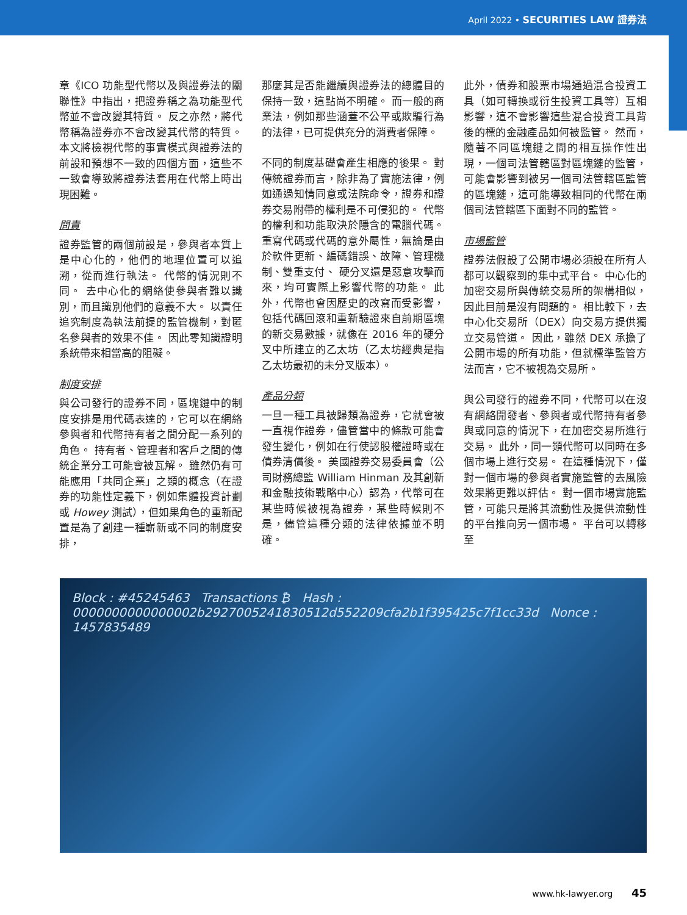April 2022 • SECURITIES LAW 證券法
章《ICO 功能型代幣以及與證券法的關聯性》中指出，把證券稱之為功能型代幣並不會改變其特質。 反之亦然，將代幣稱為證券亦不會改變其代幣的特質。 本文將檢視代幣的事實模式與證券法的前設和預想不一致的四個方面，這些不一致會導致將證券法套用在代幣上時出現困難。
問責
證券監管的兩個前設是，參與者本質上是中心化的，他們的地理位置可以追溯，從而進行執法。 代幣的情況則不同。 去中心化的網絡使參與者難以識別，而且識別他們的意義不大。 以責任追究制度為執法前提的監管機制，對匿名參與者的效果不佳。 因此零知識證明系統帶來相當高的阻礙。
制度安排
與公司發行的證券不同，區塊鏈中的制度安排是用代碼表達的，它可以在網絡參與者和代幣持有者之間分配一系列的角色。 持有者、管理者和客戶之間的傳統企業分工可能會被瓦解。 雖然仍有可能應用「共同企業」之類的概念（在證券的功能性定義下，例如集體投資計劃或 Howey 測試），但如果角色的重新配置是為了創建一種嶄新或不同的制度安排，
那麼其是否能繼續與證券法的總體目的保持一致，這點尚不明確。 而一般的商業法，例如那些涵蓋不公平或欺騙行為的法律，已可提供充分的消費者保障。
不同的制度基礎會產生相應的後果。 對傳統證券而言，除非為了實施法律，例如通過知情同意或法院命令，證券和證券交易附帶的權利是不可侵犯的。 代幣的權利和功能取決於隱含的電腦代碼。 重寫代碼或代碼的意外屬性，無論是由於軟件更新、編碼錯誤、故障、管理機制、雙重支付、 硬分叉還是惡意攻擊而來，均可實際上影響代幣的功能。 此外，代幣也會因歷史的改寫而受影響，包括代碼回滾和重新驗證來自前期區塊的新交易數據，就像在 2016 年的硬分叉中所建立的乙太坊（乙太坊經典是指乙太坊最初的未分叉版本）。
產品分類
一旦一種工具被歸類為證券，它就會被一直視作證券，儘管當中的條款可能會發生變化，例如在行使認股權證時或在債券清償後。 美國證券交易委員會（公司財務總監 William Hinman 及其創新和金融技術戰略中心）認為，代幣可在某些時候被視為證券，某些時候則不是，儘管這種分類的法律依據並不明確。
此外，債券和股票市場通過混合投資工具（如可轉換或衍生投資工具等）互相影響，這不會影響這些混合投資工具背後的標的金融產品如何被監管。 然而，隨著不同區塊鏈之間的相互操作性出現，一個司法管轄區對區塊鏈的監管，可能會影響到被另一個司法管轄區監管的區塊鏈，這可能導致相同的代幣在兩個司法管轄區下面對不同的監管。
市場監管
證券法假設了公開市場必須設在所有人都可以觀察到的集中式平台。 中心化的加密交易所與傳統交易所的架構相似，因此目前是沒有問題的。 相比較下，去中心化交易所（DEX）向交易方提供獨立交易管道。 因此，雖然 DEX 承擔了公開市場的所有功能，但就標準監管方法而言，它不被視為交易所。
與公司發行的證券不同，代幣可以在沒有網絡開發者、參與者或代幣持有者參與或同意的情況下，在加密交易所進行交易。 此外，同一類代幣可以同時在多個市場上進行交易。 在這種情況下，僅對一個市場的參與者實施監管的去風險效果將更難以評估。 對一個市場實施監管，可能只是將其流動性及提供流動性的平台推向另一個市場。 平台可以轉移至
Block : #45245463 Transactions ₿ Hash : 0000000000000002b2927005241830512d552209cfa2b1f395425c7f1cc33d Nonce : 1457835489
www.hk-lawyer.org 45